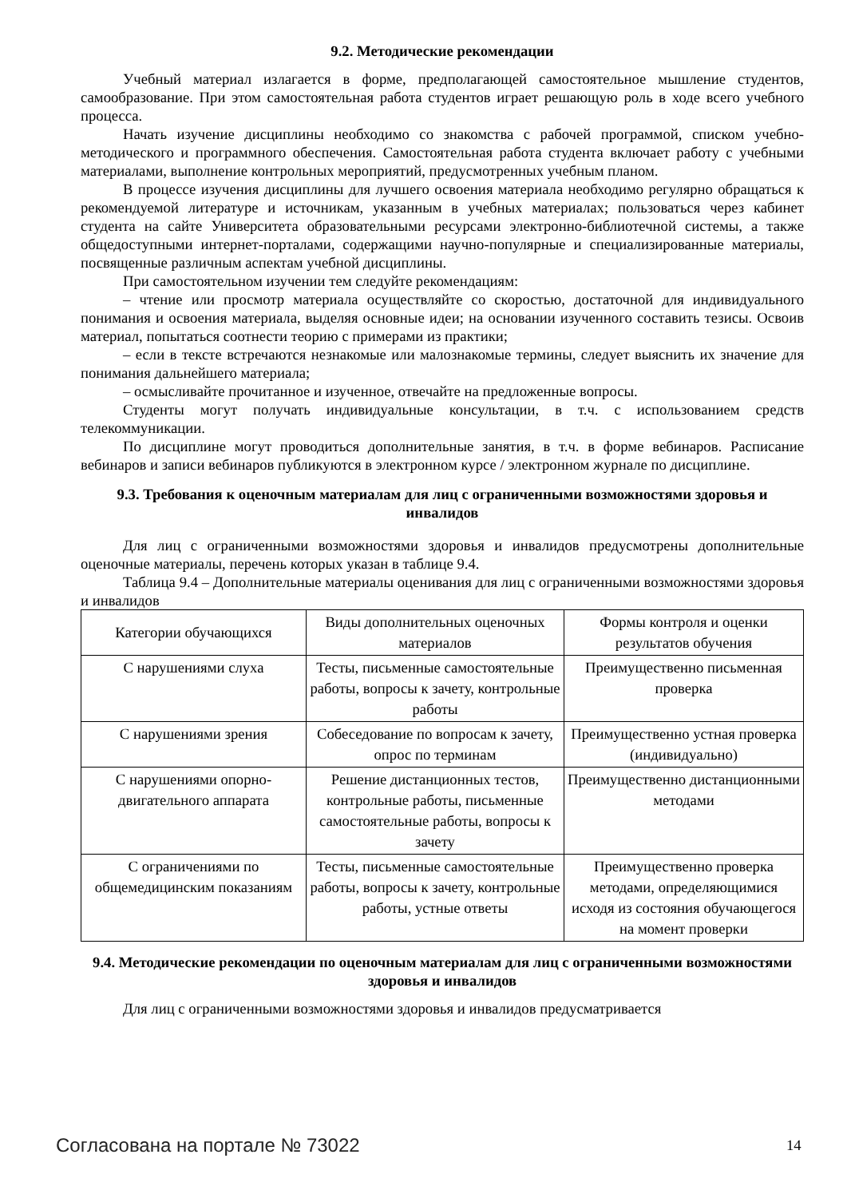9.2. Методические рекомендации
Учебный материал излагается в форме, предполагающей самостоятельное мышление студентов, самообразование. При этом самостоятельная работа студентов играет решающую роль в ходе всего учебного процесса.
Начать изучение дисциплины необходимо со знакомства с рабочей программой, списком учебно-методического и программного обеспечения. Самостоятельная работа студента включает работу с учебными материалами, выполнение контрольных мероприятий, предусмотренных учебным планом.
В процессе изучения дисциплины для лучшего освоения материала необходимо регулярно обращаться к рекомендуемой литературе и источникам, указанным в учебных материалах; пользоваться через кабинет студента на сайте Университета образовательными ресурсами электронно-библиотечной системы, а также общедоступными интернет-порталами, содержащими научно-популярные и специализированные материалы, посвященные различным аспектам учебной дисциплины.
При самостоятельном изучении тем следуйте рекомендациям:
– чтение или просмотр материала осуществляйте со скоростью, достаточной для индивидуального понимания и освоения материала, выделяя основные идеи; на основании изученного составить тезисы. Освоив материал, попытаться соотнести теорию с примерами из практики;
– если в тексте встречаются незнакомые или малознакомые термины, следует выяснить их значение для понимания дальнейшего материала;
– осмысливайте прочитанное и изученное, отвечайте на предложенные вопросы.
Студенты могут получать индивидуальные консультации, в т.ч. с использованием средств телекоммуникации.
По дисциплине могут проводиться дополнительные занятия, в т.ч. в форме вебинаров. Расписание вебинаров и записи вебинаров публикуются в электронном курсе / электронном журнале по дисциплине.
9.3. Требования к оценочным материалам для лиц с ограниченными возможностями здоровья и инвалидов
Для лиц с ограниченными возможностями здоровья и инвалидов предусмотрены дополнительные оценочные материалы, перечень которых указан в таблице 9.4.
Таблица 9.4 – Дополнительные материалы оценивания для лиц с ограниченными возможностями здоровья и инвалидов
| Категории обучающихся | Виды дополнительных оценочных материалов | Формы контроля и оценки результатов обучения |
| С нарушениями слуха | Тесты, письменные самостоятельные работы, вопросы к зачету, контрольные работы | Преимущественно письменная проверка |
| С нарушениями зрения | Собеседование по вопросам к зачету, опрос по терминам | Преимущественно устная проверка (индивидуально) |
| С нарушениями опорно-двигательного аппарата | Решение дистанционных тестов, контрольные работы, письменные самостоятельные работы, вопросы к зачету | Преимущественно дистанционными методами |
| С ограничениями по общемедицинским показаниям | Тесты, письменные самостоятельные работы, вопросы к зачету, контрольные работы, устные ответы | Преимущественно проверка методами, определяющимися исходя из состояния обучающегося на момент проверки |
9.4. Методические рекомендации по оценочным материалам для лиц с ограниченными возможностями здоровья и инвалидов
Для лиц с ограниченными возможностями здоровья и инвалидов предусматривается
Согласована на портале № 73022 14